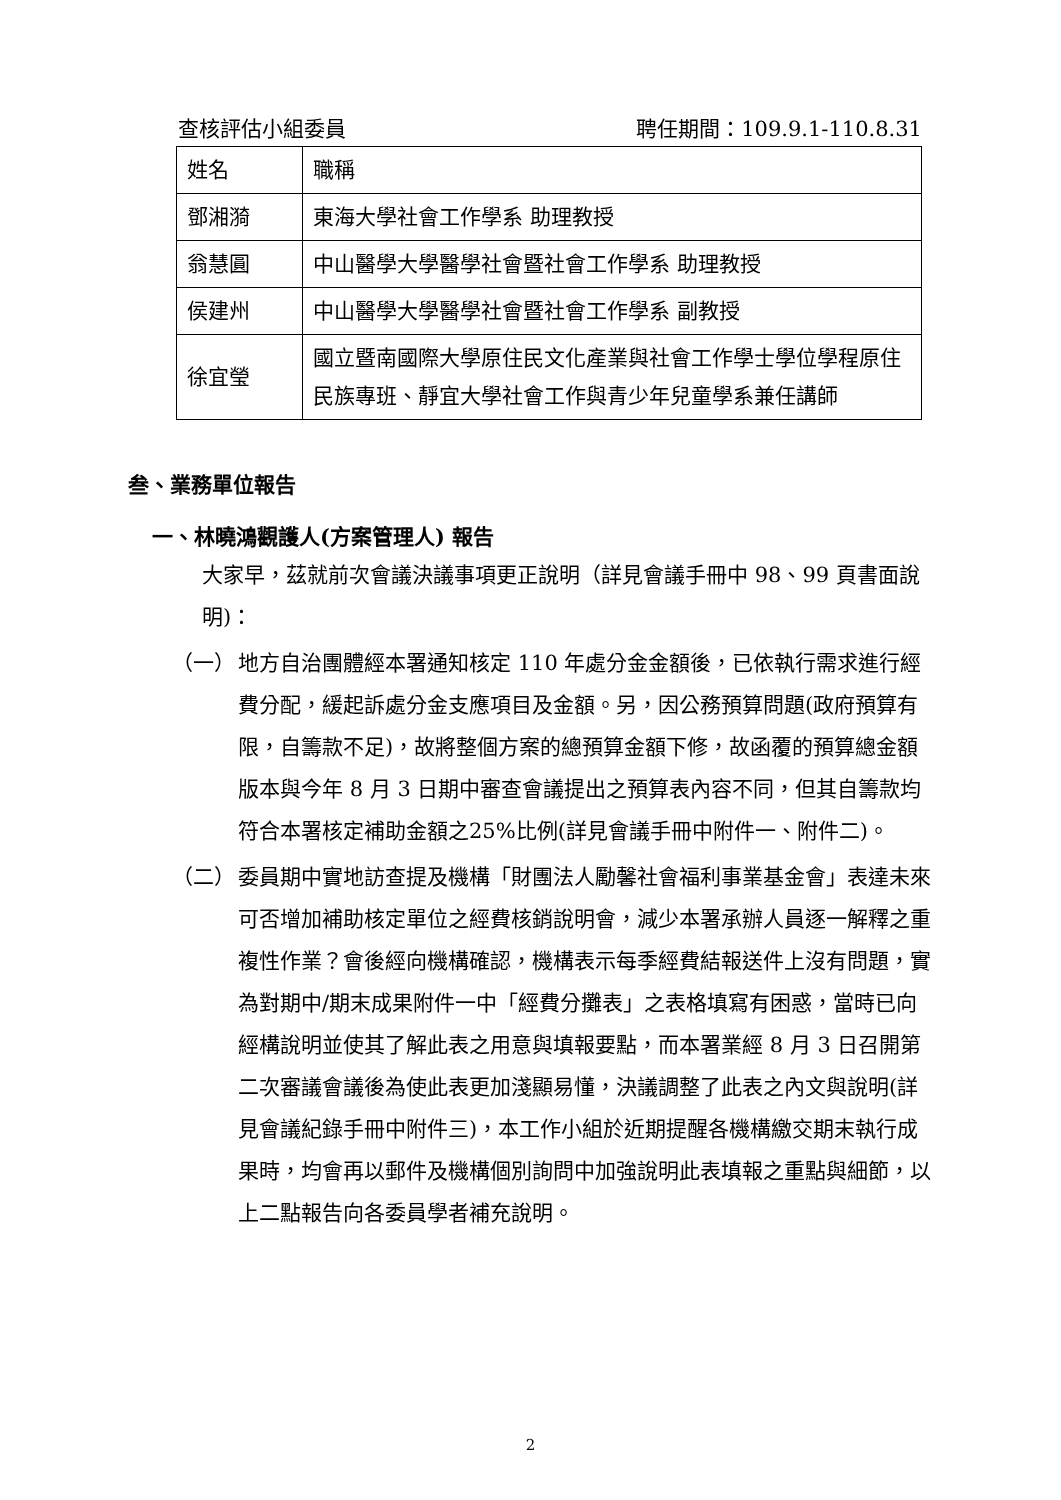查核評估小組委員 聘任期間：109.9.1-110.8.31
| 姓名 | 職稱 |
| 鄧湘漪 | 東海大學社會工作學系 助理教授 |
| 翁慧圓 | 中山醫學大學醫學社會暨社會工作學系 助理教授 |
| 侯建州 | 中山醫學大學醫學社會暨社會工作學系 副教授 |
| 徐宜瑩 | 國立暨南國際大學原住民文化產業與社會工作學士學位學程原住民族專班、靜宜大學社會工作與青少年兒童學系兼任講師 |
叁、業務單位報告
一、林曉鴻觀護人(方案管理人) 報告
大家早，茲就前次會議決議事項更正說明（詳見會議手冊中 98、99 頁書面說明)：
（一） 地方自治團體經本署通知核定 110 年處分金金額後，已依執行需求進行經費分配，緩起訴處分金支應項目及金額。另，因公務預算問題(政府預算有限，自籌款不足)，故將整個方案的總預算金額下修，故函覆的預算總金額版本與今年 8 月 3 日期中審查會議提出之預算表內容不同，但其自籌款均符合本署核定補助金額之25%比例(詳見會議手冊中附件一、附件二)。
（二） 委員期中實地訪查提及機構「財團法人勵馨社會福利事業基金會」表達未來可否增加補助核定單位之經費核銷說明會，減少本署承辦人員逐一解釋之重複性作業？會後經向機構確認，機構表示每季經費結報送件上沒有問題，實為對期中/期末成果附件一中「經費分攤表」之表格填寫有困惑，當時已向經構說明並使其了解此表之用意與填報要點，而本署業經 8 月 3 日召開第二次審議會議後為使此表更加淺顯易懂，決議調整了此表之內文與說明(詳見會議紀錄手冊中附件三)，本工作小組於近期提醒各機構繳交期末執行成果時，均會再以郵件及機構個別詢問中加強說明此表填報之重點與細節，以上二點報告向各委員學者補充說明。
2